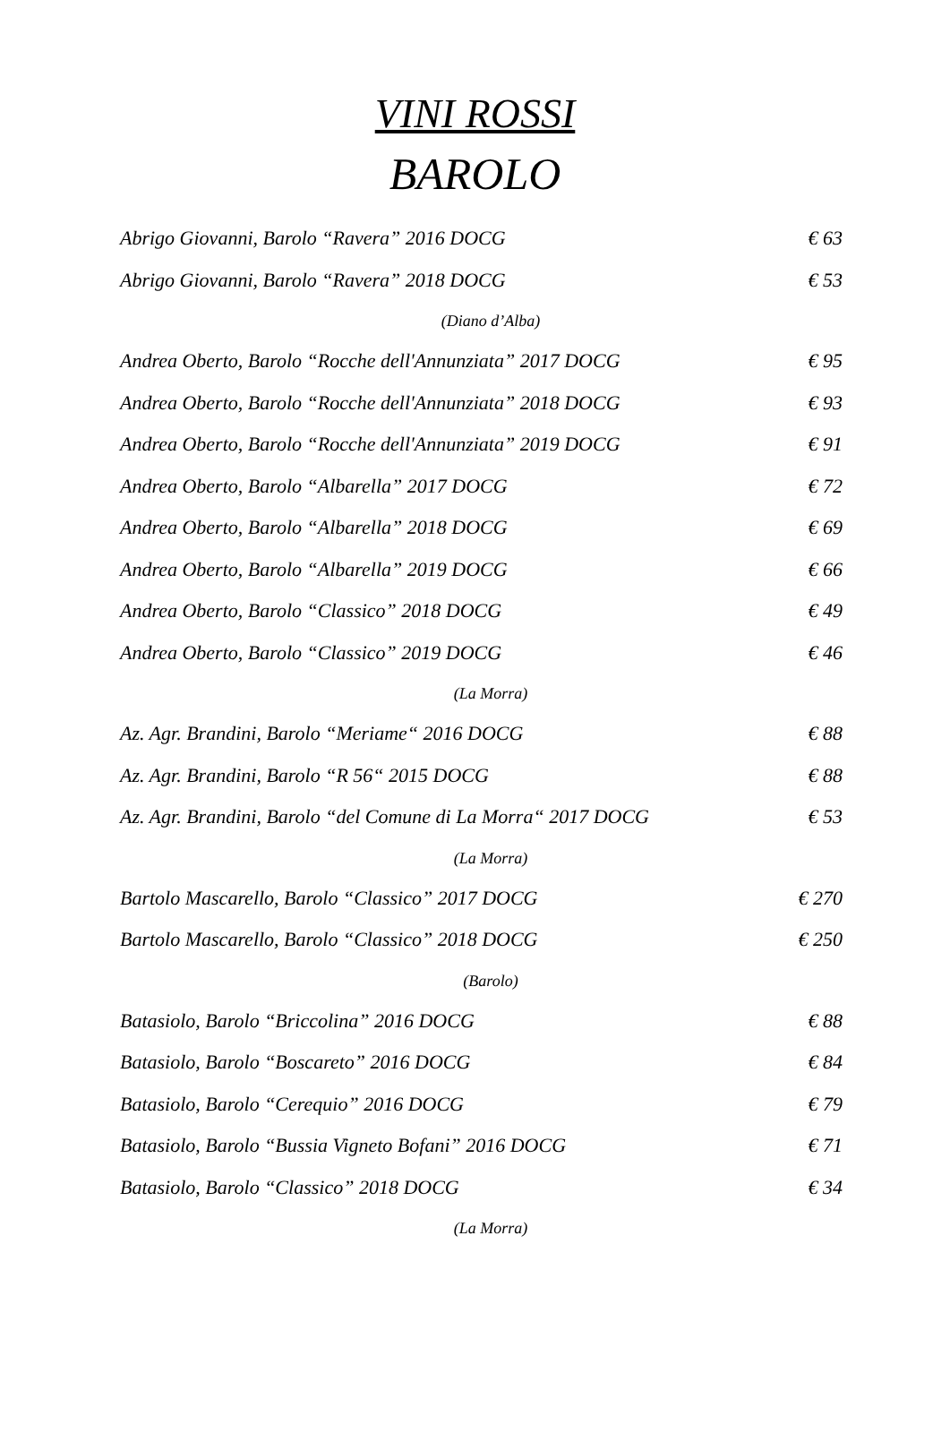VINI ROSSI
BAROLO
Abrigo Giovanni, Barolo “Ravera” 2016 DOCG € 63
Abrigo Giovanni, Barolo “Ravera” 2018 DOCG € 53
(Diano d’Alba)
Andrea Oberto, Barolo “Rocche dell'Annunziata” 2017 DOCG € 95
Andrea Oberto, Barolo “Rocche dell'Annunziata” 2018 DOCG € 93
Andrea Oberto, Barolo “Rocche dell'Annunziata” 2019 DOCG € 91
Andrea Oberto, Barolo “Albarella” 2017 DOCG € 72
Andrea Oberto, Barolo “Albarella” 2018 DOCG € 69
Andrea Oberto, Barolo “Albarella” 2019 DOCG € 66
Andrea Oberto, Barolo “Classico” 2018 DOCG € 49
Andrea Oberto, Barolo “Classico” 2019 DOCG € 46
(La Morra)
Az. Agr. Brandini, Barolo “Meriame“ 2016 DOCG € 88
Az. Agr. Brandini, Barolo “R 56“ 2015 DOCG € 88
Az. Agr. Brandini, Barolo “del Comune di La Morra“ 2017 DOCG € 53
(La Morra)
Bartolo Mascarello, Barolo “Classico” 2017 DOCG € 270
Bartolo Mascarello, Barolo “Classico” 2018 DOCG € 250
(Barolo)
Batasiolo, Barolo “Briccolina” 2016 DOCG € 88
Batasiolo, Barolo “Boscareto” 2016 DOCG € 84
Batasiolo, Barolo “Cerequio” 2016 DOCG € 79
Batasiolo, Barolo “Bussia Vigneto Bofani” 2016 DOCG € 71
Batasiolo, Barolo “Classico” 2018 DOCG € 34
(La Morra)